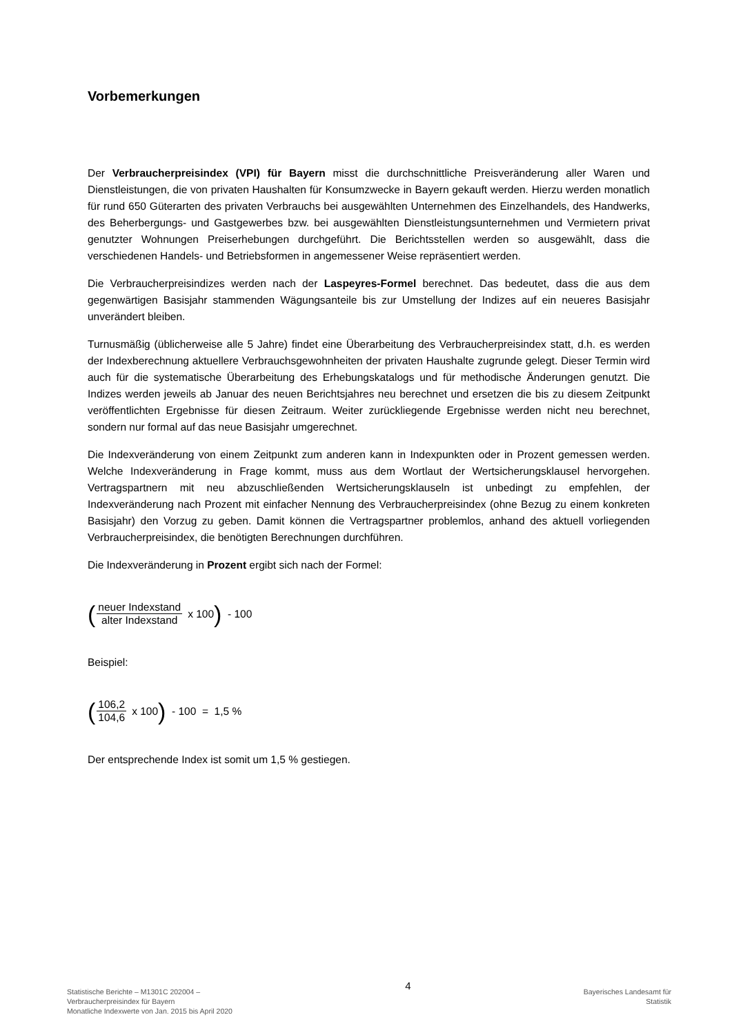Vorbemerkungen
Der Verbraucherpreisindex (VPI) für Bayern misst die durchschnittliche Preisveränderung aller Waren und Dienstleistungen, die von privaten Haushalten für Konsumzwecke in Bayern gekauft werden. Hierzu werden monatlich für rund 650 Güterarten des privaten Verbrauchs bei ausgewählten Unternehmen des Einzelhandels, des Handwerks, des Beherbergungs- und Gastgewerbes bzw. bei ausgewählten Dienstleistungsunternehmen und Vermietern privat genutzter Wohnungen Preiserhebungen durchgeführt. Die Berichtsstellen werden so ausgewählt, dass die verschiedenen Handels- und Betriebsformen in angemessener Weise repräsentiert werden.
Die Verbraucherpreisindizes werden nach der Laspeyres-Formel berechnet. Das bedeutet, dass die aus dem gegenwärtigen Basisjahr stammenden Wägungsanteile bis zur Umstellung der Indizes auf ein neueres Basisjahr unverändert bleiben.
Turnusmäßig (üblicherweise alle 5 Jahre) findet eine Überarbeitung des Verbraucherpreisindex statt, d.h. es werden der Indexberechnung aktuellere Verbrauchsgewohnheiten der privaten Haushalte zugrunde gelegt. Dieser Termin wird auch für die systematische Überarbeitung des Erhebungskatalogs und für methodische Änderungen genutzt. Die Indizes werden jeweils ab Januar des neuen Berichtsjahres neu berechnet und ersetzen die bis zu diesem Zeitpunkt veröffentlichten Ergebnisse für diesen Zeitraum. Weiter zurückliegende Ergebnisse werden nicht neu berechnet, sondern nur formal auf das neue Basisjahr umgerechnet.
Die Indexveränderung von einem Zeitpunkt zum anderen kann in Indexpunkten oder in Prozent gemessen werden. Welche Indexveränderung in Frage kommt, muss aus dem Wortlaut der Wertsicherungsklausel hervorgehen. Vertragspartnern mit neu abzuschließenden Wertsicherungsklauseln ist unbedingt zu empfehlen, der Indexveränderung nach Prozent mit einfacher Nennung des Verbraucherpreisindex (ohne Bezug zu einem konkreten Basisjahr) den Vorzug zu geben. Damit können die Vertragspartner problemlos, anhand des aktuell vorliegenden Verbraucherpreisindex, die benötigten Berechnungen durchführen.
Die Indexveränderung in Prozent ergibt sich nach der Formel:
(neuer Indexstand alter Indexstand x 100) - 100
Beispiel:
(106,2 104,6 x 100) - 100 = 1,5 %
Der entsprechende Index ist somit um 1,5 % gestiegen.
Statistische Berichte – M1301C 202004 –
Verbraucherpreisindex für Bayern
Monatliche Indexwerte von Jan. 2015 bis April 2020
4
Bayerisches Landesamt für
Statistik